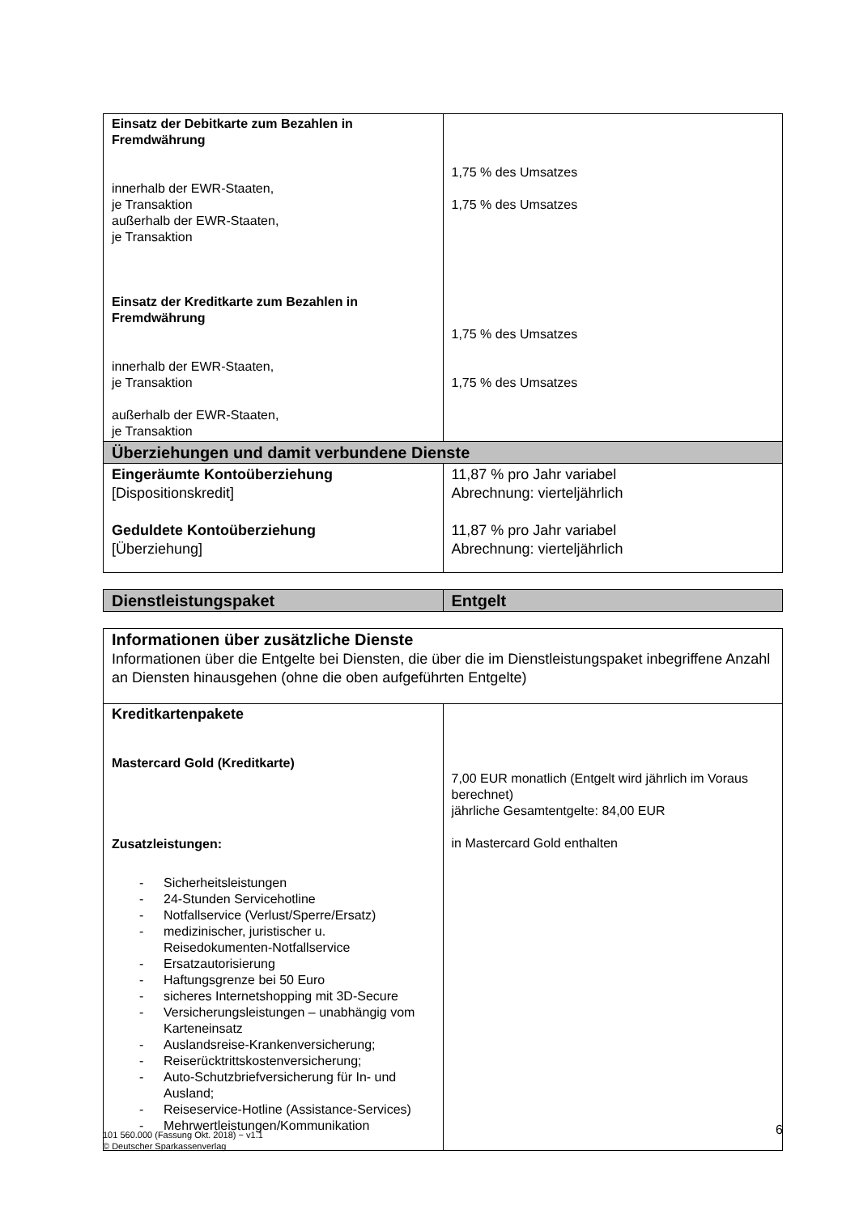| Einsatz der Debitkarte zum Bezahlen in Fremdwährung innerhalb der EWR-Staaten, je Transaktion außerhalb der EWR-Staaten, je Transaktion Einsatz der Kreditkarte zum Bezahlen in Fremdwährung innerhalb der EWR-Staaten, je Transaktion außerhalb der EWR-Staaten, je Transaktion | 1,75 % des Umsatzes 1,75 % des Umsatzes 1,75 % des Umsatzes 1,75 % des Umsatzes |
| Überziehungen und damit verbundene Dienste | |
| Eingeräumte Kontoüberziehung [Dispositionskredit] Geduldete Kontoüberziehung [Überziehung] | 11,87 % pro Jahr variabel Abrechnung: vierteljährlich 11,87 % pro Jahr variabel Abrechnung: vierteljährlich |
| Dienstleistungspaket | Entgelt |
| --- | --- |
| Informationen über zusätzliche Dienste Informationen über die Entgelte bei Diensten, die über die im Dienstleistungspaket inbegriffene Anzahl an Diensten hinausgehen (ohne die oben aufgeführten Entgelte) | |
| Kreditkartenpakete Mastercard Gold (Kreditkarte) Zusatzleistungen: - Sicherheitsleistungen - 24-Stunden Servicehotline - Notfallservice (Verlust/Sperre/Ersatz) - medizinischer, juristischer u. Reisedokumenten-Notfallservice - Ersatzautorisierung - Haftungsgrenze bei 50 Euro - sicheres Internetshopping mit 3D-Secure - Versicherungsleistungen – unabhängig vom Karteneinsatz - Auslandsreise-Krankenversicherung; - Reiserücktrittskostenversicherung; - Auto-Schutzbriefversicherung für In- und Ausland; - Reiseservice-Hotline (Assistance-Services) - Mehrwertleistungen/Kommunikation | 7,00 EUR monatlich (Entgelt wird jährlich im Voraus berechnet) jährliche Gesamtentgelte: 84,00 EUR in Mastercard Gold enthalten |
101 560.000 (Fassung Okt. 2018) − v1.1
© Deutscher Sparkassenverlag
6